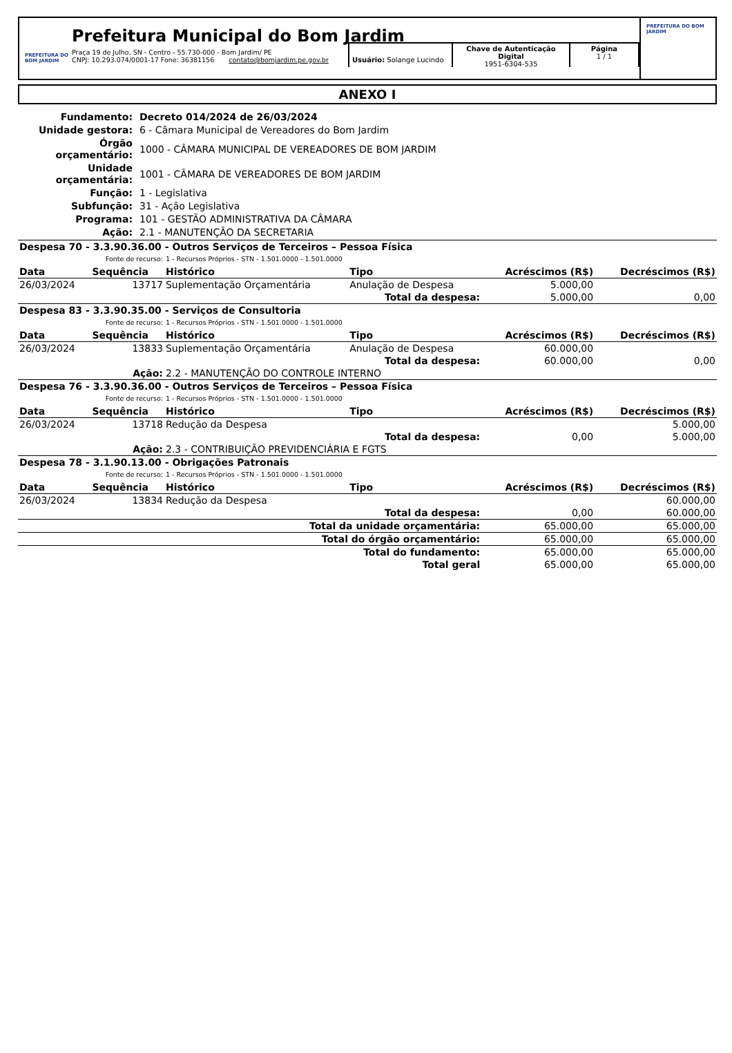PREFEITURA DO BOM JARDIM
Prefeitura Municipal do Bom Jardim
Praça 19 de Julho, SN - Centro - 55.730-000 - Bom Jardim/ PE
CNPJ: 10.293.074/0001-17 Fone: 36381156 contato@bomjardim.pe.gov.br
Usuário: Solange Lucindo
Chave de Autenticação Digital
1951-6304-535
Página
1 / 1
PREFEITURA DO BOM JARDIM
ANEXO I
| Fundamento: | Decreto 014/2024 de 26/03/2024 |
| Unidade gestora: | 6 - Câmara Municipal de Vereadores do Bom Jardim |
| Órgão orçamentário: | 1000 - CÂMARA MUNICIPAL DE VEREADORES DE BOM JARDIM |
| Unidade orçamentária: | 1001 - CÂMARA DE VEREADORES DE BOM JARDIM |
| Função: | 1 - Legislativa |
| Subfunção: | 31 - Ação Legislativa |
| Programa: | 101 - GESTÃO ADMINISTRATIVA DA CÂMARA |
| Ação: | 2.1 - MANUTENÇÃO DA SECRETARIA |
| Despesa 70 - 3.3.90.36.00 - Outros Serviços de Terceiros – Pessoa Física | | | | | |
| Fonte de recurso: | | 1 - Recursos Próprios - STN - 1.501.0000 - 1.501.0000 | | | |
| Data | Sequência | Histórico | Tipo | Acréscimos (R$) | Decréscimos (R$) |
| 26/03/2024 | 13717 | Suplementação Orçamentária | Anulação de Despesa | 5.000,00 | |
| Total da despesa: | | | | 5.000,00 | 0,00 |
| Despesa 83 - 3.3.90.35.00 - Serviços de Consultoria | | | | | |
| Fonte de recurso: | | 1 - Recursos Próprios - STN - 1.501.0000 - 1.501.0000 | | | |
| Data | Sequência | Histórico | Tipo | Acréscimos (R$) | Decréscimos (R$) |
| 26/03/2024 | 13833 | Suplementação Orçamentária | Anulação de Despesa | 60.000,00 | |
| Total da despesa: | | | | 60.000,00 | 0,00 |
| Ação: | | 2.2 - MANUTENÇÃO DO CONTROLE INTERNO | | | |
| Despesa 76 - 3.3.90.36.00 - Outros Serviços de Terceiros – Pessoa Física | | | | | |
| Fonte de recurso: | | 1 - Recursos Próprios - STN - 1.501.0000 - 1.501.0000 | | | |
| Data | Sequência | Histórico | Tipo | Acréscimos (R$) | Decréscimos (R$) |
| 26/03/2024 | 13718 | Redução da Despesa | | | 5.000,00 |
| Total da despesa: | | | | 0,00 | 5.000,00 |
| Ação: | | 2.3 - CONTRIBUIÇÃO PREVIDENCIÁRIA E FGTS | | | |
| Despesa 78 - 3.1.90.13.00 - Obrigações Patronais | | | | | |
| Fonte de recurso: | | 1 - Recursos Próprios - STN - 1.501.0000 - 1.501.0000 | | | |
| Data | Sequência | Histórico | Tipo | Acréscimos (R$) | Decréscimos (R$) |
| 26/03/2024 | 13834 | Redução da Despesa | | | 60.000,00 |
| Total da despesa: | | | | 0,00 | 60.000,00 |
| Total da unidade orçamentária: | | | | 65.000,00 | 65.000,00 |
| Total do órgão orçamentário: | | | | 65.000,00 | 65.000,00 |
| Total do fundamento: | | | | 65.000,00 | 65.000,00 |
| Total geral | | | | 65.000,00 | 65.000,00 |